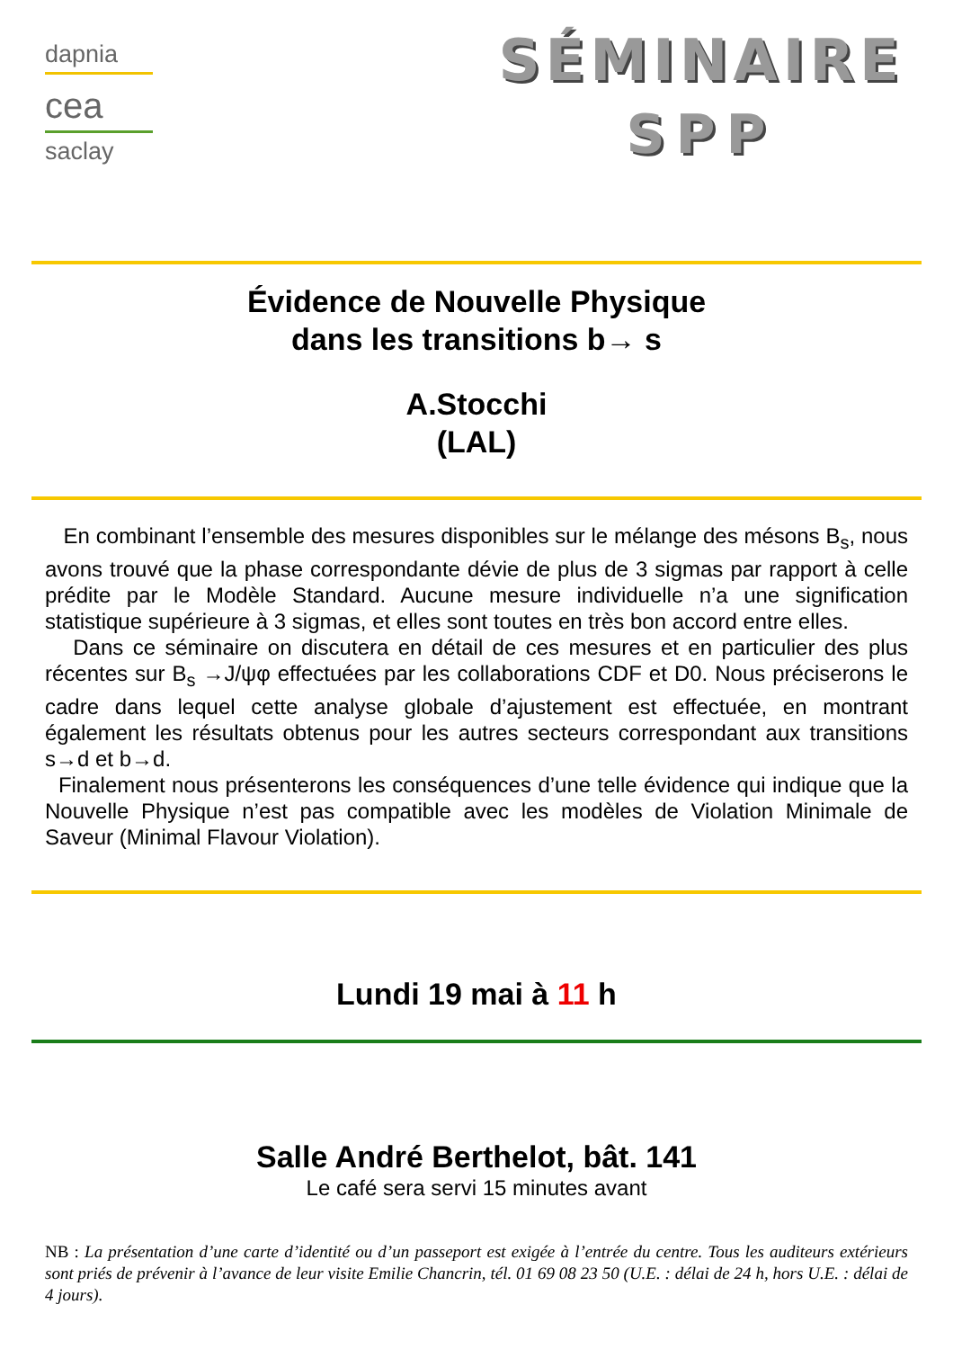dapnia
cea
saclay
SÉMINAIRE
SPP
Évidence de Nouvelle Physique
dans les transitions b→ s
A.Stocchi
(LAL)
En combinant l’ensemble des mesures disponibles sur le mélange des mésons B<sub>s</sub>, nous avons trouvé que la phase correspondante dévie de plus de 3 sigmas par rapport à celle prédite par le Modèle Standard. Aucune mesure individuelle n’a une signification statistique supérieure à 3 sigmas, et elles sont toutes en très bon accord entre elles.
Dans ce séminaire on discutera en détail de ces mesures et en particulier des plus récentes sur B<sub>s</sub> →J/ψφ effectuées par les collaborations CDF et D0. Nous préciserons le cadre dans lequel cette analyse globale d’ajustement est effectuée, en montrant également les résultats obtenus pour les autres secteurs correspondant aux transitions s→d et b→d.
Finalement nous présenterons les conséquences d’une telle évidence qui indique que la Nouvelle Physique n’est pas compatible avec les modèles de Violation Minimale de Saveur (Minimal Flavour Violation).
Lundi 19 mai à 11 h
Salle André Berthelot, bât. 141
Le café sera servi 15 minutes avant
NB : La présentation d’une carte d’identité ou d’un passeport est exigée à l’entrée du centre. Tous les auditeurs extérieurs sont priés de prévenir à l’avance de leur visite Emilie Chancrin, tél. 01 69 08 23 50 (U.E. : délai de 24 h, hors U.E. : délai de 4 jours).